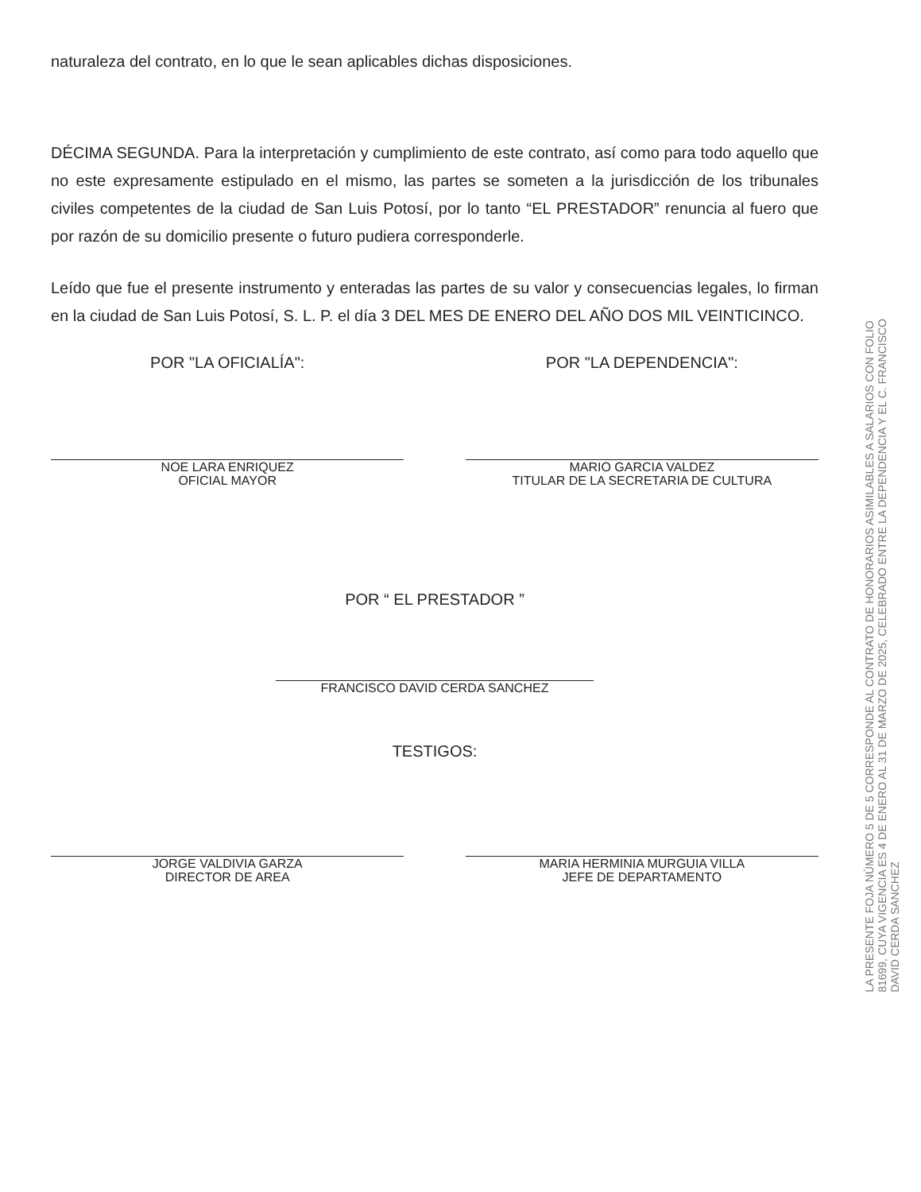naturaleza del contrato, en lo que le sean aplicables dichas disposiciones.
DÉCIMA SEGUNDA. Para la interpretación y cumplimiento de este contrato, así como para todo aquello que no este expresamente estipulado en el mismo, las partes se someten a la jurisdicción de los tribunales civiles competentes de la ciudad de San Luis Potosí, por lo tanto “EL PRESTADOR” renuncia al fuero que por razón de su domicilio presente o futuro pudiera corresponderle.
Leído que fue el presente instrumento y enteradas las partes de su valor y consecuencias legales, lo firman en la ciudad de San Luis Potosí, S. L. P. el día 3 DEL MES DE ENERO DEL AÑO DOS MIL VEINTICINCO.
POR "LA OFICIALÍA":
NOE LARA ENRIQUEZ
OFICIAL MAYOR
POR "LA DEPENDENCIA":
MARIO GARCIA VALDEZ
TITULAR DE LA SECRETARIA DE CULTURA
POR “ EL PRESTADOR ”
FRANCISCO DAVID CERDA SANCHEZ
TESTIGOS:
JORGE VALDIVIA GARZA
DIRECTOR DE AREA
MARIA HERMINIA MURGUIA VILLA
JEFE DE DEPARTAMENTO
LA PRESENTE FOJA NÚMERO 5 DE 5 CORRESPONDE AL CONTRATO DE HONORARIOS ASIMILABLES A SALARIOS CON FOLIO
81699, CUYA VIGENCIA ES 4 DE ENERO AL 31 DE MARZO DE 2025, CELEBRADO ENTRE LA DEPENDENCIA Y EL C. FRANCISCO
DAVID CERDA SANCHEZ